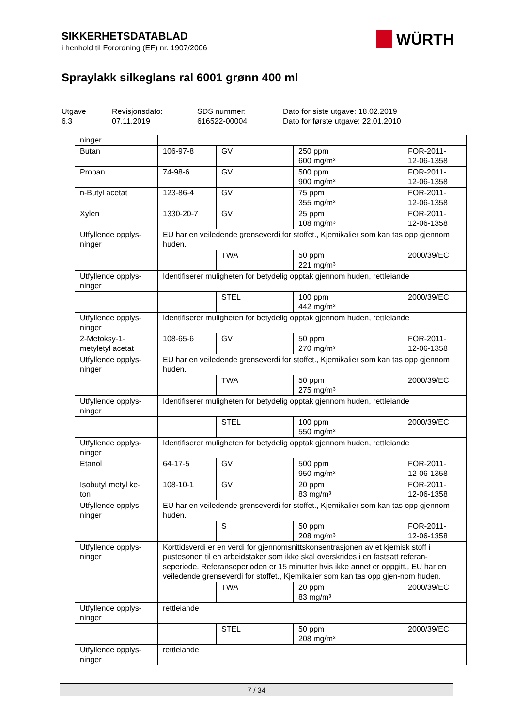SIKKERHETSDATABLAD
i henhold til Forordning (EF) nr. 1907/2006
WÜRTH
Spraylakk silkeglans ral 6001 grønn 400 ml
Utgave
6.3
Revisjonsdato:
07.11.2019
SDS nummer:
616522-00004
Dato for siste utgave: 18.02.2019
Dato for første utgave: 22.01.2010
| ninger | | | | |
| Butan | 106-97-8 | GV | 250 ppm 600 mg/m³ | FOR-2011- 12-06-1358 |
| Propan | 74-98-6 | GV | 500 ppm 900 mg/m³ | FOR-2011- 12-06-1358 |
| n-Butyl acetat | 123-86-4 | GV | 75 ppm 355 mg/m³ | FOR-2011- 12-06-1358 |
| Xylen | 1330-20-7 | GV | 25 ppm 108 mg/m³ | FOR-2011- 12-06-1358 |
| Utfyllende opplys- ninger | EU har en veiledende grenseverdi for stoffet., Kjemikalier som kan tas opp gjennom huden. | | | |
| | | TWA | 50 ppm 221 mg/m³ | 2000/39/EC |
| Utfyllende opplys- ninger | Identifiserer muligheten for betydelig opptak gjennom huden, rettleiande | | | |
| | | STEL | 100 ppm 442 mg/m³ | 2000/39/EC |
| Utfyllende opplys- ninger | Identifiserer muligheten for betydelig opptak gjennom huden, rettleiande | | | |
| 2-Metoksy-1- metyletyl acetat | 108-65-6 | GV | 50 ppm 270 mg/m³ | FOR-2011- 12-06-1358 |
| Utfyllende opplys- ninger | EU har en veiledende grenseverdi for stoffet., Kjemikalier som kan tas opp gjennom huden. | | | |
| | | TWA | 50 ppm 275 mg/m³ | 2000/39/EC |
| Utfyllende opplys- ninger | Identifiserer muligheten for betydelig opptak gjennom huden, rettleiande | | | |
| | | STEL | 100 ppm 550 mg/m³ | 2000/39/EC |
| Utfyllende opplys- ninger | Identifiserer muligheten for betydelig opptak gjennom huden, rettleiande | | | |
| Etanol | 64-17-5 | GV | 500 ppm 950 mg/m³ | FOR-2011- 12-06-1358 |
| Isobutyl metyl ke- ton | 108-10-1 | GV | 20 ppm 83 mg/m³ | FOR-2011- 12-06-1358 |
| Utfyllende opplys- ninger | EU har en veiledende grenseverdi for stoffet., Kjemikalier som kan tas opp gjennom huden. | | | |
| | | S | 50 ppm 208 mg/m³ | FOR-2011- 12-06-1358 |
| Utfyllende opplys- ninger | Korttidsverdi er en verdi for gjennomsnittskonsentrasjonen av et kjemisk stoff i pustesonen til en arbeidstaker som ikke skal overskrides i en fastsatt referan-seperiode. Referanseperioden er 15 minutter hvis ikke annet er oppgitt., EU har en veiledende grenseverdi for stoffet., Kjemikalier som kan tas opp gjen-nom huden. | | | |
| | | TWA | 20 ppm 83 mg/m³ | 2000/39/EC |
| Utfyllende opplys- ninger | rettleiande | | | |
| | | STEL | 50 ppm 208 mg/m³ | 2000/39/EC |
| Utfyllende opplys- ninger | rettleiande | | | |
7 / 34